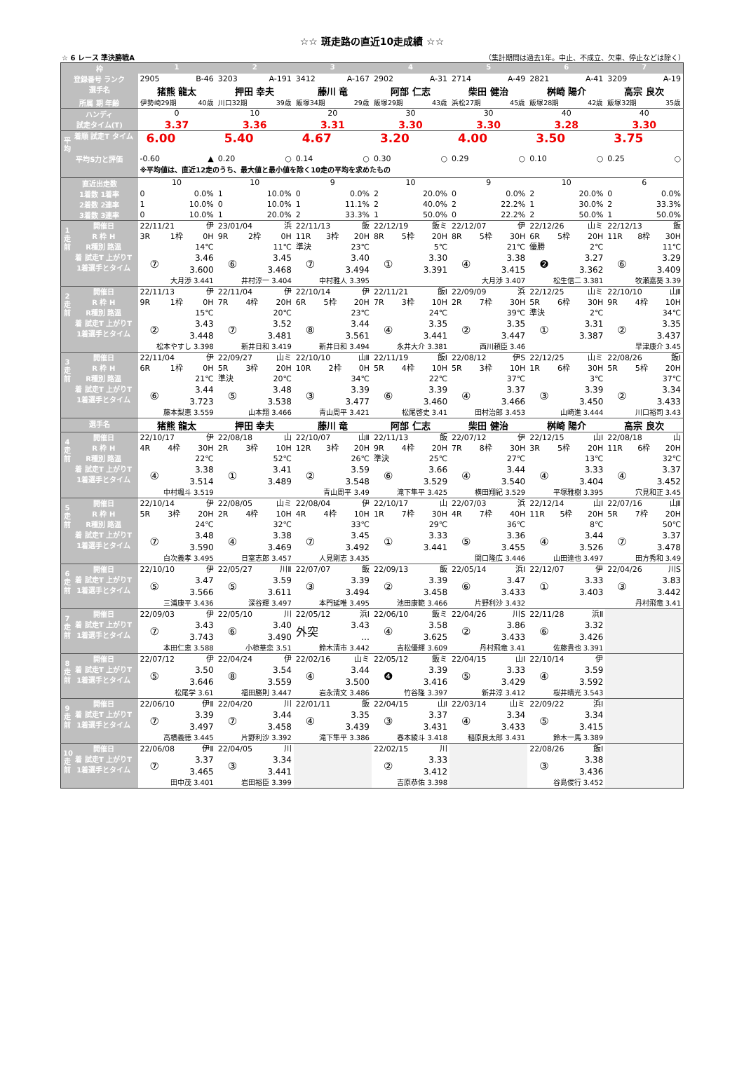☆☆ 斑走路の直近10走成績 ☆☆
☆ 6 レース 準決勝戦A （集計期間は過去1年。中止、不成立、欠車、停止などは除く）
| 枠 | 1 | 2 | 3 | 4 | 5 | 6 | 7 |
| --- | --- | --- | --- | --- | --- | --- | --- |
| 登録番号 ランク | 2905 B-46 | 3203 A-191 | 3412 A-167 | 2902 A-31 | 2714 A-49 | 2821 A-41 | 3209 A-19 |
| 選手名 | 猪熊 龍太 | 押田 幸夫 | 藤川 竜 | 阿部 仁志 | 柴田 健治 | 桝崎 陽介 | 高宗 良次 |
| 所属 期 年齢 | 伊勢崎29期 40歳 | 川口32期 39歳 | 飯塚34期 29歳 | 飯塚29期 43歳 | 浜松27期 45歳 | 飯塚28期 42歳 | 飯塚32期 35歳 |
| ハンディ | 0 | 10 | 20 | 30 | 30 | 40 | 40 |
| 試走タイム(T) | 3.37 | 3.36 | 3.31 | 3.30 | 3.30 | 3.28 | 3.30 |
| 平均 着順 試走T タイム | 6.00 | 5.40 | 4.67 | 3.20 | 4.00 | 3.50 | 3.75 |
| 平均S力と評価 | -0.60 ▲ | 0.20 ○ | 0.14 ○ | 0.30 ○ | 0.29 ○ | 0.10 ○ | 0.25 ○ |
| | ※平均値は、直近12走のうち、最大値と最小値を除く10走の平均を求めたもの | | | | | | |
| 直近出走数 | 10 | 10 | 9 | 10 | 9 | 10 | 6 |
| 1着数 1着率 | 0 0.0% | 1 10.0% | 0 0.0% | 2 20.0% | 0 0.0% | 2 20.0% | 0 0.0% |
| 2着数 2連率 | 1 10.0% | 0 10.0% | 1 11.1% | 2 40.0% | 2 22.2% | 1 30.0% | 2 33.3% |
| 3着数 3連率 | 0 10.0% | 1 20.0% | 2 33.3% | 1 50.0% | 0 22.2% | 2 50.0% | 1 50.0% |
| 1走前 開催日 R 枠 H R種別 路温 着 試走T 上がりT 1着選手とタイム | 22/11/21 伊 3R 1枠 0H 14℃ ⑦ 3.46 3.600 大月渉 3.441 | 23/01/04 浜 9R 2枠 0H 11℃ ⑥ 3.45 3.468 井村淳一 3.404 | 22/11/13 飯 11R 3枠 20H 準決 23℃ ⑦ 3.40 3.494 中村雅人 3.395 | 22/12/19 飯ミ 8R 5枠 20H 5℃ ① 3.30 3.391 | 22/12/07 伊 8R 5枠 30H 21℃ ④ 3.38 3.415 大月渉 3.407 | 22/12/26 山ミ 6R 5枠 20H 優勝 2℃ ❷ 3.27 3.362 松生信二 3.381 | 22/12/13 飯 11R 8枠 30H 11℃ ⑥ 3.29 3.409 牧瀬嘉葵 3.39 |
| 2走前 開催日 R 枠 H R種別 路温 着 試走T 上がりT 1着選手とタイム | 22/11/13 伊 9R 1枠 0H 15℃ ② 3.43 3.448 松本やすし 3.398 | 22/11/04 伊 7R 4枠 20H 20℃ ⑦ 3.52 3.481 新井日和 3.419 | 22/10/14 伊 6R 5枠 20H 23℃ ⑧ 3.44 3.561 新井日和 3.494 | 22/11/21 飯Ⅰ 7R 3枠 10H 24℃ ④ 3.35 3.441 永井大介 3.381 | 22/09/09 浜 2R 7枠 30H 39℃ ② 3.35 3.447 西川頼臣 3.46 | 22/12/25 山ミ 5R 6枠 30H 準決 2℃ ① 3.31 3.387 | 22/10/10 山Ⅱ 9R 4枠 10H 34℃ ② 3.35 3.437 早津康介 3.45 |
| 3走前 開催日 R 枠 H R種別 路温 着 試走T 上がりT 1着選手とタイム | 22/11/04 伊 6R 1枠 0H 21℃ ⑥ 3.44 3.723 藤本梨恵 3.559 | 22/09/27 山ミ 5R 3枠 20H 準決 20℃ ⑤ 3.48 3.538 山本翔 3.466 | 22/10/10 山Ⅱ 10R 2枠 0H 34℃ ③ 3.39 3.477 青山周平 3.421 | 22/11/19 飯Ⅰ 5R 4枠 10H 22℃ ⑥ 3.39 3.460 松尾啓史 3.41 | 22/08/12 伊S 5R 3枠 10H 37℃ ④ 3.37 3.466 田村治郎 3.453 | 22/12/25 山ミ 1R 6枠 30H 3℃ ③ 3.39 3.450 山崎進 3.444 | 22/08/26 飯Ⅰ 5R 5枠 20H 37℃ ② 3.34 3.433 川口裕司 3.43 |
| 選手名 | 猪熊 龍太 | 押田 幸夫 | 藤川 竜 | 阿部 仁志 | 柴田 健治 | 桝崎 陽介 | 高宗 良次 |
| 4走前 開催日 R 枠 H R種別 路温 着 試走T 上がりT 1着選手とタイム | 22/10/17 伊 4R 4枠 30H 22℃ ④ 3.38 3.514 中村颯斗 3.519 | 22/08/18 山 2R 3枠 10H 52℃ ① 3.41 3.489 | 22/10/07 山Ⅱ 12R 3枠 20H 26℃ ② 3.59 3.548 青山周平 3.49 | 22/11/13 飯 9R 4枠 20H 準決 25℃ ⑥ 3.66 3.529 滝下隼平 3.425 | 22/07/12 伊 7R 8枠 30H 27℃ ④ 3.44 3.540 横田翔紀 3.529 | 22/12/15 山Ⅰ 3R 5枠 20H 13℃ ④ 3.33 3.404 平塚雅樹 3.395 | 22/08/18 山 11R 6枠 20H 32℃ ④ 3.37 3.452 穴見和正 3.45 |
| 5走前 開催日 R 枠 H R種別 路温 着 試走T 上がりT 1着選手とタイム | 22/10/14 伊 5R 3枠 20H 24℃ ⑦ 3.48 3.590 白次義孝 3.495 | 22/08/05 山ミ 2R 4枠 10H 32℃ ④ 3.38 3.469 日室志郎 3.457 | 22/08/04 伊 4R 4枠 10H 33℃ ⑦ 3.45 3.492 人見剛志 3.435 | 22/10/17 山 1R 7枠 30H 29℃ ① 3.33 3.441 | 22/07/03 浜 4R 7枠 40H 36℃ ⑤ 3.36 3.455 関口隆広 3.446 | 22/12/14 山Ⅰ 11R 5枠 20H 8℃ ④ 3.44 3.526 山田達也 3.497 | 22/07/16 山Ⅱ 5R 7枠 20H 50℃ ⑦ 3.37 3.478 田方秀和 3.49 |
| 6走前 開催日 着 試走T 上がりT 1着選手とタイム | 22/10/10 伊 ⑤ 3.47 3.566 三浦康平 3.436 | 22/05/27 川Ⅱ ⑤ 3.59 3.611 深谷輝 3.497 | 22/07/07 飯 ③ 3.39 3.494 本門延唯 3.495 | 22/09/13 飯 ② 3.39 3.458 池田康範 3.466 | 22/05/14 浜Ⅰ ⑥ 3.47 3.433 片野利沙 3.432 | 22/12/07 伊 ① 3.33 3.403 | 22/04/26 川S ③ 3.83 3.442 丹村飛竜 3.41 |
| 7走前 開催日 着 試走T 上がりT 1着選手とタイム | 22/09/03 伊 ⑦ 3.43 3.743 本田仁恵 3.588 | 22/05/10 川 ⑥ 3.40 3.490 小椋華恋 3.51 | 22/05/12 浜Ⅰ 外突 3.43 … 鈴木清市 3.442 | 22/06/10 飯ミ ④ 3.58 3.625 吉松優輝 3.609 | 22/04/26 川S ② 3.86 3.433 丹村飛竜 3.41 | 22/11/28 浜Ⅱ ⑥ 3.32 3.426 佐藤貴也 3.391 | |
| 8走前 開催日 着 試走T 上がりT 1着選手とタイム | 22/07/12 伊 ⑤ 3.50 3.646 松尾学 3.61 | 22/04/24 伊 ⑧ 3.54 3.559 福田勝則 3.447 | 22/02/16 山ミ ④ 3.44 3.500 岩永清文 3.486 | 22/05/12 飯ミ ❹ 3.39 3.416 竹谷隆 3.397 | 22/04/15 山Ⅰ ⑤ 3.33 3.429 新井淳 3.412 | 22/10/14 伊 ④ 3.59 3.592 桜井晴光 3.543 | |
| 9走前 開催日 着 試走T 上がりT 1着選手とタイム | 22/06/10 伊Ⅱ ⑦ 3.39 3.497 高橋義徳 3.445 | 22/04/20 川 ⑦ 3.44 3.458 片野利沙 3.392 | 22/01/11 飯 ④ 3.35 3.439 滝下隼平 3.386 | 22/04/15 山Ⅰ ③ 3.37 3.431 春本綾斗 3.418 | 22/03/14 山ミ ④ 3.34 3.433 稲原良太郎 3.431 | 22/09/22 浜Ⅰ ⑤ 3.34 3.415 鈴木一馬 3.389 | |
| 10走前 開催日 着 試走T 上がりT 1着選手とタイム | 22/06/08 伊Ⅱ ⑦ 3.37 3.465 田中茂 3.401 | 22/04/05 川 ③ 3.34 3.441 岩田裕臣 3.399 | | 22/02/15 川 ② 3.33 3.412 吉原恭佑 3.398 | | 22/08/26 飯Ⅰ ③ 3.38 3.436 谷島俊行 3.452 | |